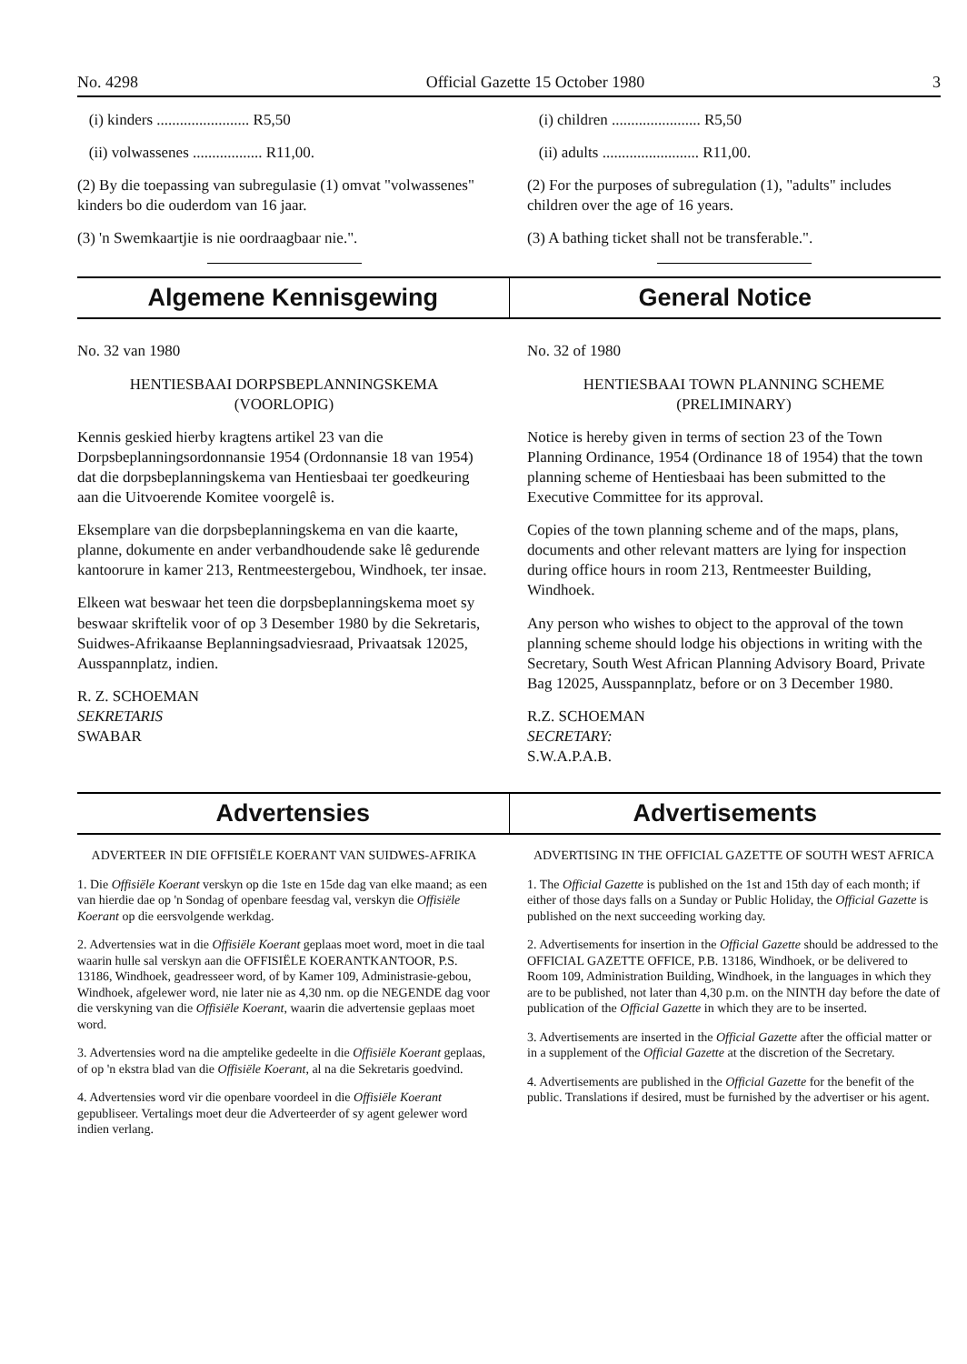No. 4298 Official Gazette 15 October 1980 3
(i) kinders ........................ R5,50
(ii) volwassenes .................. R11,00.
(2) By die toepassing van subregulasie (1) omvat "volwassenes" kinders bo die ouderdom van 16 jaar.
(3) 'n Swemkaartjie is nie oordraagbaar nie.".
(i) children ....................... R5,50
(ii) adults ......................... R11,00.
(2) For the purposes of subregulation (1), "adults" includes children over the age of 16 years.
(3) A bathing ticket shall not be transferable.".
Algemene Kennisgewing General Notice
No. 32 van 1980
HENTIESBAAI DORPSBEPLANNINGSKEMA
(VOORLOPIG)
Kennis geskied hierby kragtens artikel 23 van die Dorpsbeplanningsordonnansie 1954 (Ordonnansie 18 van 1954) dat die dorpsbeplanningskema van Hentiesbaai ter goedkeuring aan die Uitvoerende Komitee voorgelê is.
Eksemplare van die dorpsbeplanningskema en van die kaarte, planne, dokumente en ander verbandhoudende sake lê gedurende kantoorure in kamer 213, Rentmeestergebou, Windhoek, ter insae.
Elkeen wat beswaar het teen die dorpsbeplanningskema moet sy beswaar skriftelik voor of op 3 Desember 1980 by die Sekretaris, Suidwes-Afrikaanse Beplanningsadviesraad, Privaatsak 12025, Ausspannplatz, indien.
R. Z. SCHOEMAN
SEKRETARIS
SWABAR
No. 32 of 1980
HENTIESBAAI TOWN PLANNING SCHEME
(PRELIMINARY)
Notice is hereby given in terms of section 23 of the Town Planning Ordinance, 1954 (Ordinance 18 of 1954) that the town planning scheme of Hentiesbaai has been submitted to the Executive Committee for its approval.
Copies of the town planning scheme and of the maps, plans, documents and other relevant matters are lying for inspection during office hours in room 213, Rentmeester Building, Windhoek.
Any person who wishes to object to the approval of the town planning scheme should lodge his objections in writing with the Secretary, South West African Planning Advisory Board, Private Bag 12025, Ausspannplatz, before or on 3 December 1980.
R.Z. SCHOEMAN
SECRETARY:
S.W.A.P.A.B.
Advertensies Advertisements
ADVERTEER IN DIE OFFISIËLE KOERANT VAN SUIDWES-AFRIKA
1. Die Offisiële Koerant verskyn op die 1ste en 15de dag van elke maand; as een van hierdie dae op 'n Sondag of openbare feesdag val, verskyn die Offisiële Koerant op die eersvolgende werkdag.
2. Advertensies wat in die Offisiële Koerant geplaas moet word, moet in die taal waarin hulle sal verskyn aan die OFFISIËLE KOERANTKANTOOR, P.S. 13186, Windhoek, geadresseer word, of by Kamer 109, Administrasie-gebou, Windhoek, afgelewer word, nie later nie as 4,30 nm. op die NEGENDE dag voor die verskyning van die Offisiële Koerant, waarin die advertensie geplaas moet word.
3. Advertensies word na die amptelike gedeelte in die Offisiële Koerant geplaas, of op 'n ekstra blad van die Offisiële Koerant, al na die Sekretaris goedvind.
4. Advertensies word vir die openbare voordeel in die Offisiële Koerant gepubliseer. Vertalings moet deur die Adverteerder of sy agent gelewer word indien verlang.
ADVERTISING IN THE OFFICIAL GAZETTE OF SOUTH WEST AFRICA
1. The Official Gazette is published on the 1st and 15th day of each month; if either of those days falls on a Sunday or Public Holiday, the Official Gazette is published on the next succeeding working day.
2. Advertisements for insertion in the Official Gazette should be addressed to the OFFICIAL GAZETTE OFFICE, P.B. 13186, Windhoek, or be delivered to Room 109, Administration Building, Windhoek, in the languages in which they are to be published, not later than 4,30 p.m. on the NINTH day before the date of publication of the Official Gazette in which they are to be inserted.
3. Advertisements are inserted in the Official Gazette after the official matter or in a supplement of the Official Gazette at the discretion of the Secretary.
4. Advertisements are published in the Official Gazette for the benefit of the public. Translations if desired, must be furnished by the advertiser or his agent.